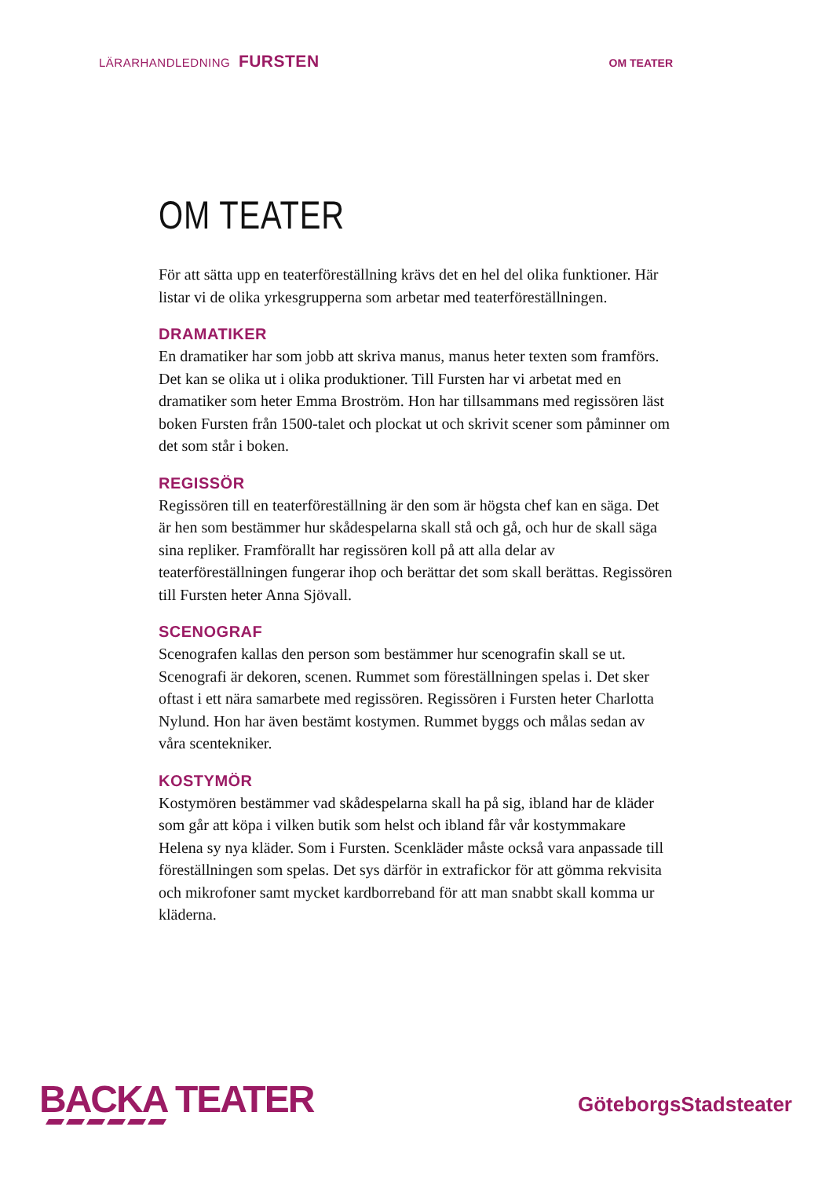LÄRARHANDLEDNING FURSTEN
OM TEATER
OM TEATER
För att sätta upp en teaterföreställning krävs det en hel del olika funktioner. Här listar vi de olika yrkesgrupperna som arbetar med teaterföreställningen.
DRAMATIKER
En dramatiker har som jobb att skriva manus, manus heter texten som framförs. Det kan se olika ut i olika produktioner. Till Fursten har vi arbetat med en dramatiker som heter Emma Broström. Hon har tillsammans med regissören läst boken Fursten från 1500-talet och plockat ut och skrivit scener som påminner om det som står i boken.
REGISSÖR
Regissören till en teaterföreställning är den som är högsta chef kan en säga. Det är hen som bestämmer hur skådespelarna skall stå och gå, och hur de skall säga sina repliker. Framförallt har regissören koll på att alla delar av teaterföreställningen fungerar ihop och berättar det som skall berättas. Regissören till Fursten heter Anna Sjövall.
SCENOGRAF
Scenografen kallas den person som bestämmer hur scenografin skall se ut. Scenografi är dekoren, scenen. Rummet som föreställningen spelas i. Det sker oftast i ett nära samarbete med regissören. Regissören i Fursten heter Charlotta Nylund. Hon har även bestämt kostymen. Rummet byggs och målas sedan av våra scentekniker.
KOSTYMÖR
Kostymören bestämmer vad skådespelarna skall ha på sig, ibland har de kläder som går att köpa i vilken butik som helst och ibland får vår kostymmakare Helena sy nya kläder. Som i Fursten. Scenkläder måste också vara anpassade till föreställningen som spelas. Det sys därför in extrafickor för att gömma rekvisita och mikrofoner samt mycket kardborreband för att man snabbt skall komma ur kläderna.
BACKA TEATER
GöteborgsStadsteater